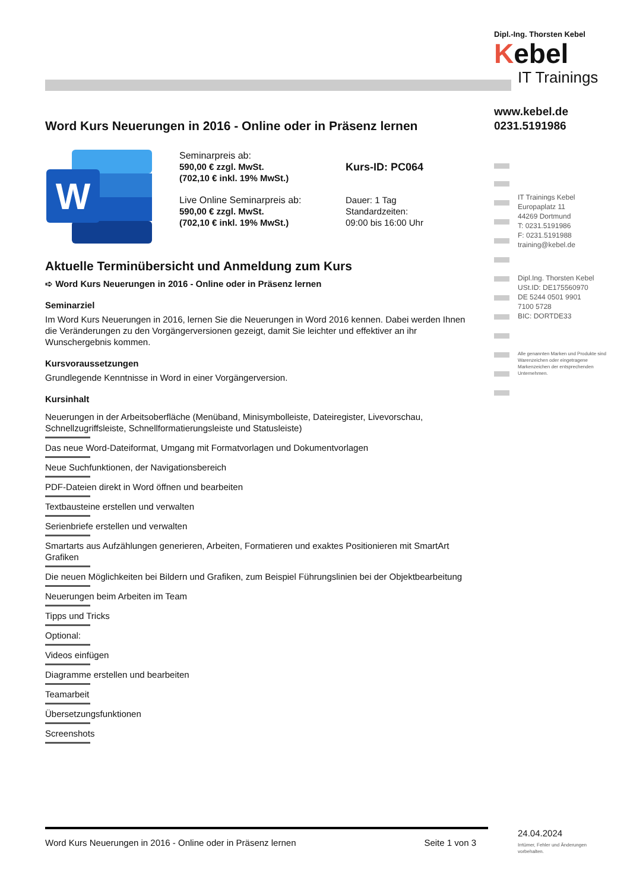Word Kurs Neuerungen in 2016 - Online oder in Präsenz lernen
W
Seminarpreis ab:
590,00 € zzgl. MwSt.
(702,10 € inkl. 19% MwSt.)
Live Online Seminarpreis ab:
590,00 € zzgl. MwSt.
(702,10 € inkl. 19% MwSt.)
Kurs-ID: PC064
Dauer: 1 Tag
Standardzeiten:
09:00 bis 16:00 Uhr
Aktuelle Terminübersicht und Anmeldung zum Kurs
➪ Word Kurs Neuerungen in 2016 - Online oder in Präsenz lernen
Seminarziel
Im Word Kurs Neuerungen in 2016, lernen Sie die Neuerungen in Word 2016 kennen. Dabei werden Ihnen die Veränderungen zu den Vorgängerversionen gezeigt, damit Sie leichter und effektiver an ihr Wunschergebnis kommen.
Kursvoraussetzungen
Grundlegende Kenntnisse in Word in einer Vorgängerversion.
Kursinhalt
Neuerungen in der Arbeitsoberfläche (Menüband, Minisymbolleiste, Dateiregister, Livevorschau, Schnellzugriffsleiste, Schnellformatierungsleiste und Statusleiste)
Das neue Word-Dateiformat, Umgang mit Formatvorlagen und Dokumentvorlagen
Neue Suchfunktionen, der Navigationsbereich
PDF-Dateien direkt in Word öffnen und bearbeiten
Textbausteine erstellen und verwalten
Serienbriefe erstellen und verwalten
Smartarts aus Aufzählungen generieren, Arbeiten, Formatieren und exaktes Positionieren mit SmartArt Grafiken
Die neuen Möglichkeiten bei Bildern und Grafiken, zum Beispiel Führungslinien bei der Objektbearbeitung
Neuerungen beim Arbeiten im Team
Tipps und Tricks
Optional:
Videos einfügen
Diagramme erstellen und bearbeiten
Teamarbeit
Übersetzungsfunktionen
Screenshots
Word Kurs Neuerungen in 2016 - Online oder in Präsenz lernen Seite 1 von 3
Dipl.-Ing. Thorsten Kebel
Kebel
IT Trainings
www.kebel.de
0231.5191986
IT Trainings Kebel
Europaplatz 11
44269 Dortmund
T: 0231.5191986
F: 0231.5191988
training@kebel.de
Dipl.Ing. Thorsten Kebel
USt.ID: DE175560970
DE 5244 0501 9901
7100 5728
BIC: DORTDE33
Alle genannten Marken und Produkte sind Warenzeichen oder eingetragene Markenzeichen der entsprechenden Unternehmen.
24.04.2024
Irrtümer, Fehler und Änderungen vorbehalten.